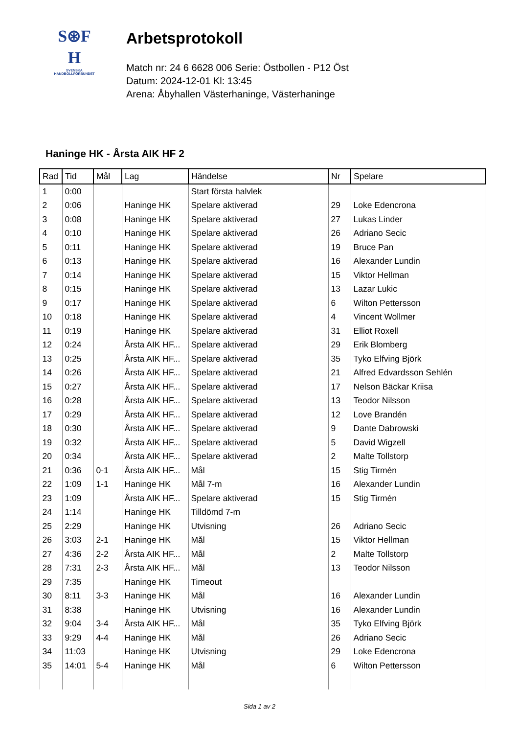S⊛F
H
SVENSKA
HANDBOLLFÖRBUNDET
Arbetsprotokoll
Match nr: 24 6 6628 006 Serie: Östbollen - P12 Öst
Datum: 2024-12-01 Kl: 13:45
Arena: Åbyhallen Västerhaninge, Västerhaninge
Haninge HK - Årsta AIK HF 2
| Rad | Tid | Mål | Lag | Händelse | Nr | Spelare |
| --- | --- | --- | --- | --- | --- | --- |
| 1 | 0:00 | | | Start första halvlek | | |
| 2 | 0:06 | | Haninge HK | Spelare aktiverad | 29 | Loke Edencrona |
| 3 | 0:08 | | Haninge HK | Spelare aktiverad | 27 | Lukas Linder |
| 4 | 0:10 | | Haninge HK | Spelare aktiverad | 26 | Adriano Secic |
| 5 | 0:11 | | Haninge HK | Spelare aktiverad | 19 | Bruce Pan |
| 6 | 0:13 | | Haninge HK | Spelare aktiverad | 16 | Alexander Lundin |
| 7 | 0:14 | | Haninge HK | Spelare aktiverad | 15 | Viktor Hellman |
| 8 | 0:15 | | Haninge HK | Spelare aktiverad | 13 | Lazar Lukic |
| 9 | 0:17 | | Haninge HK | Spelare aktiverad | 6 | Wilton Pettersson |
| 10 | 0:18 | | Haninge HK | Spelare aktiverad | 4 | Vincent Wollmer |
| 11 | 0:19 | | Haninge HK | Spelare aktiverad | 31 | Elliot Roxell |
| 12 | 0:24 | | Årsta AIK HF... | Spelare aktiverad | 29 | Erik Blomberg |
| 13 | 0:25 | | Årsta AIK HF... | Spelare aktiverad | 35 | Tyko Elfving Björk |
| 14 | 0:26 | | Årsta AIK HF... | Spelare aktiverad | 21 | Alfred Edvardsson Sehlén |
| 15 | 0:27 | | Årsta AIK HF... | Spelare aktiverad | 17 | Nelson Bäckar Kriisa |
| 16 | 0:28 | | Årsta AIK HF... | Spelare aktiverad | 13 | Teodor Nilsson |
| 17 | 0:29 | | Årsta AIK HF... | Spelare aktiverad | 12 | Love Brandén |
| 18 | 0:30 | | Årsta AIK HF... | Spelare aktiverad | 9 | Dante Dabrowski |
| 19 | 0:32 | | Årsta AIK HF... | Spelare aktiverad | 5 | David Wigzell |
| 20 | 0:34 | | Årsta AIK HF... | Spelare aktiverad | 2 | Malte Tollstorp |
| 21 | 0:36 | 0-1 | Årsta AIK HF... | Mål | 15 | Stig Tirmén |
| 22 | 1:09 | 1-1 | Haninge HK | Mål 7-m | 16 | Alexander Lundin |
| 23 | 1:09 | | Årsta AIK HF... | Spelare aktiverad | 15 | Stig Tirmén |
| 24 | 1:14 | | Haninge HK | Tilldömd 7-m | | |
| 25 | 2:29 | | Haninge HK | Utvisning | 26 | Adriano Secic |
| 26 | 3:03 | 2-1 | Haninge HK | Mål | 15 | Viktor Hellman |
| 27 | 4:36 | 2-2 | Årsta AIK HF... | Mål | 2 | Malte Tollstorp |
| 28 | 7:31 | 2-3 | Årsta AIK HF... | Mål | 13 | Teodor Nilsson |
| 29 | 7:35 | | Haninge HK | Timeout | | |
| 30 | 8:11 | 3-3 | Haninge HK | Mål | 16 | Alexander Lundin |
| 31 | 8:38 | | Haninge HK | Utvisning | 16 | Alexander Lundin |
| 32 | 9:04 | 3-4 | Årsta AIK HF... | Mål | 35 | Tyko Elfving Björk |
| 33 | 9:29 | 4-4 | Haninge HK | Mål | 26 | Adriano Secic |
| 34 | 11:03 | | Haninge HK | Utvisning | 29 | Loke Edencrona |
| 35 | 14:01 | 5-4 | Haninge HK | Mål | 6 | Wilton Pettersson |
Sida 1 av 2